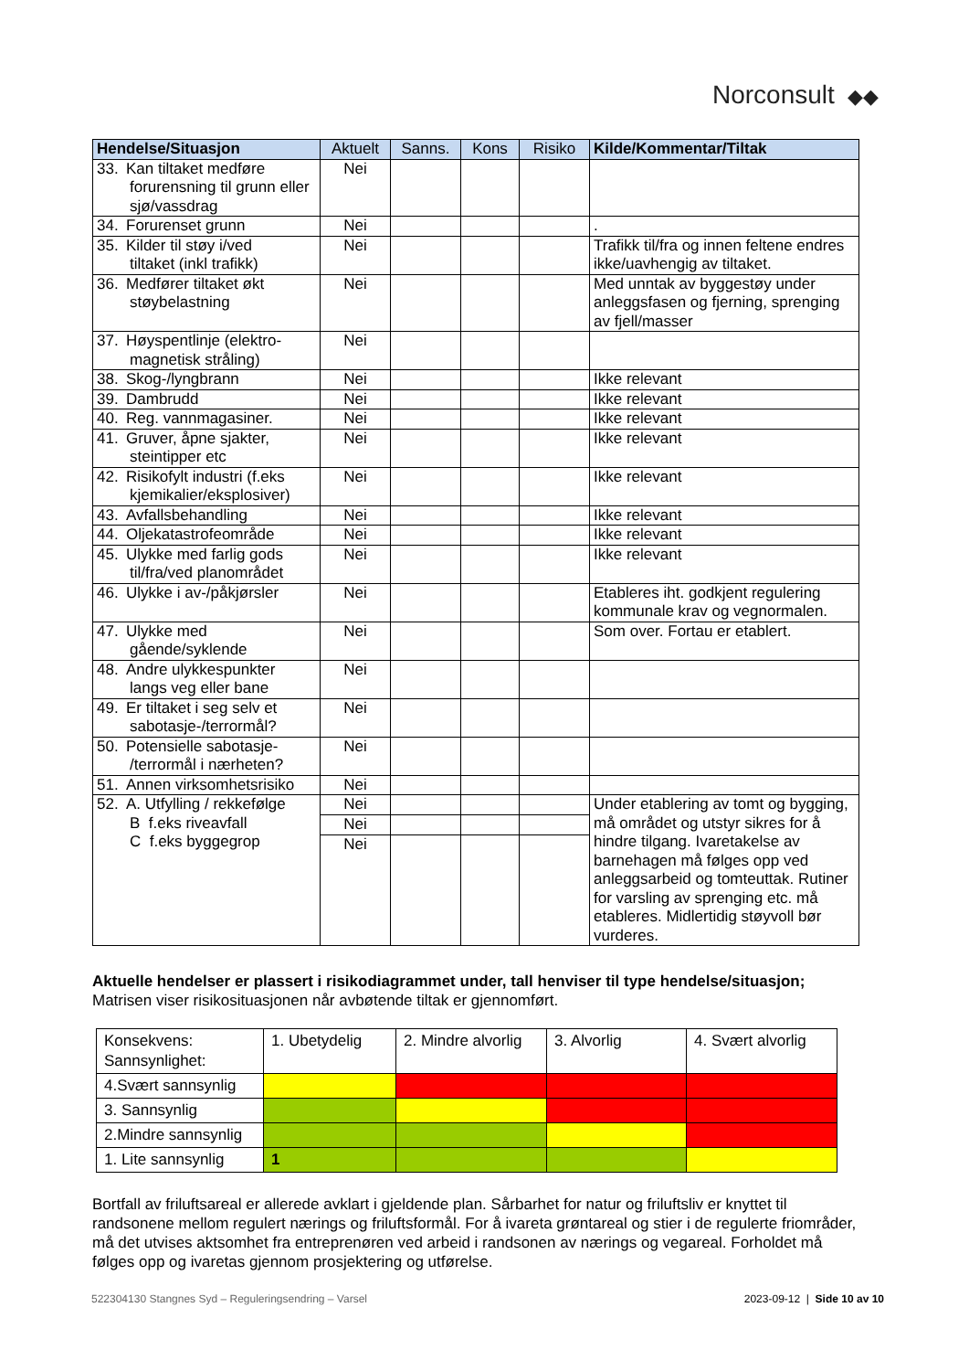Norconsult ◆◆
| Hendelse/Situasjon | Aktuelt | Sanns. | Kons | Risiko | Kilde/Kommentar/Tiltak |
| --- | --- | --- | --- | --- | --- |
| 33. Kan tiltaket medføre forurensning til grunn eller sjø/vassdrag | Nei | | | | |
| 34. Forurenset grunn | Nei | | | | . |
| 35. Kilder til støy i/ved tiltaket (inkl trafikk) | Nei | | | | Trafikk til/fra og innen feltene endres ikke/uavhengig av tiltaket. |
| 36. Medfører tiltaket økt støybelastning | Nei | | | | Med unntak av byggestøy under anleggsfasen og fjerning, sprenging av fjell/masser |
| 37. Høyspentlinje (elektro- magnetisk stråling) | Nei | | | | |
| 38. Skog-/lyngbrann | Nei | | | | Ikke relevant |
| 39. Dambrudd | Nei | | | | Ikke relevant |
| 40. Reg. vannmagasiner. | Nei | | | | Ikke relevant |
| 41. Gruver, åpne sjakter, steintipper etc | Nei | | | | Ikke relevant |
| 42. Risikofylt industri (f.eks kjemikalier/eksplosiver) | Nei | | | | Ikke relevant |
| 43. Avfallsbehandling | Nei | | | | Ikke relevant |
| 44. Oljekatastrofeområde | Nei | | | | Ikke relevant |
| 45. Ulykke med farlig gods til/fra/ved planområdet | Nei | | | | Ikke relevant |
| 46. Ulykke i av-/påkjørsler | Nei | | | | Etableres iht. godkjent regulering kommunale krav og vegnormalen. |
| 47. Ulykke med gående/syklende | Nei | | | | Som over. Fortau er etablert. |
| 48. Andre ulykkespunkter langs veg eller bane | Nei | | | | |
| 49. Er tiltaket i seg selv et sabotasje-/terrormål? | Nei | | | | |
| 50. Potensielle sabotasje- /terrormål i nærheten? | Nei | | | | |
| 51. Annen virksomhetsrisiko | Nei | | | | |
| 52. A. Utfylling / rekkefølge B f.eks riveavfall C f.eks byggegrop | Nei | | | | Under etablering av tomt og bygging, må området og utstyr sikres for å hindre tilgang. Ivaretakelse av barnehagen må følges opp ved anleggsarbeid og tomteuttak. Rutiner for varsling av sprenging etc. må etableres. Midlertidig støyvoll bør vurderes. |
| | Nei | | | | |
| | Nei | | | | |
Aktuelle hendelser er plassert i risikodiagrammet under, tall henviser til type hendelse/situasjon;
Matrisen viser risikosituasjonen når avbøtende tiltak er gjennomført.
| Konsekvens: Sannsynlighet: | 1. Ubetydelig | 2. Mindre alvorlig | 3. Alvorlig | 4. Svært alvorlig |
| 4.Svært sannsynlig | | | | |
| 3. Sannsynlig | | | | |
| 2.Mindre sannsynlig | | | | |
| 1. Lite sannsynlig | 1 | | | |
Bortfall av friluftsareal er allerede avklart i gjeldende plan. Sårbarhet for natur og friluftsliv er knyttet til randsonene mellom regulert nærings og friluftsformål. For å ivareta grøntareal og stier i de regulerte friområder, må det utvises aktsomhet fra entreprenøren ved arbeid i randsonen av nærings og vegareal. Forholdet må følges opp og ivaretas gjennom prosjektering og utførelse.
522304130 Stangnes Syd – Reguleringsendring – Varsel 2023-09-12 | Side 10 av 10